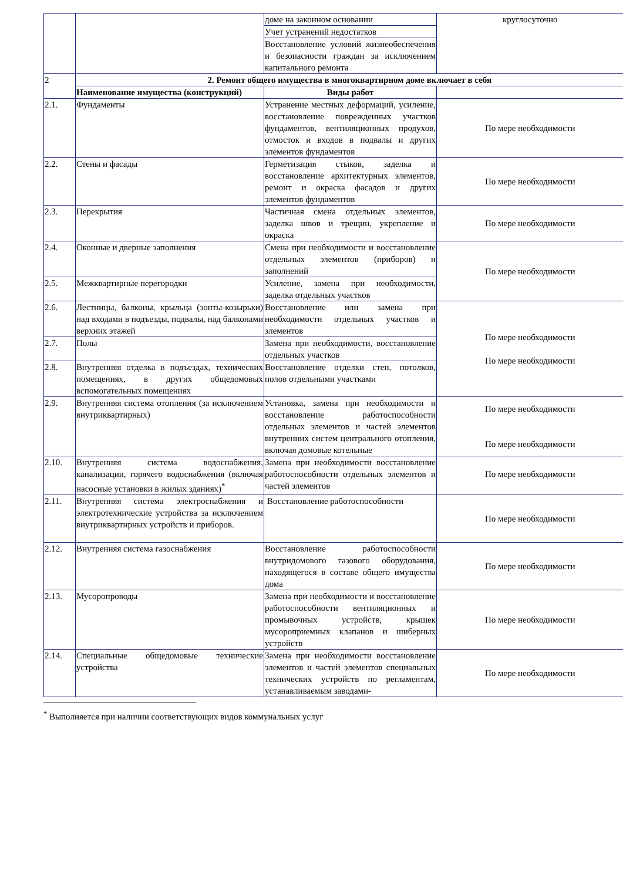| | | доме на законном основании | круглосуточно |
| | | Учет устранений недостатков | |
| | | Восстановление условий жизнеобеспечения и безопасности граждан за исключением капитального ремонта | |
| 2 | 2. Ремонт общего имущества в многоквартирном доме включает в себя | | |
| | Наименование имущества (конструкций) | Виды работ | |
| 2.1. | Фундаменты | Устранение местных деформаций, усиление, восстановление поврежденных участков фундаментов, вентиляционных продухов, отмосток и входов в подвалы и других элементов фундаментов | По мере необходимости |
| 2.2. | Стены и фасады | Герметизация стыков, заделка и восстановление архитектурных элементов, ремонт и окраска фасадов и других элементов фундаментов | По мере необходимости |
| 2.3. | Перекрытия | Частичная смена отдельных элементов, заделка швов и трещин, укрепление и окраска | По мере необходимости |
| 2.4. | Оконные и дверные заполнения | Смена при необходимости и восстановление отдельных элементов (приборов) и заполнений | По мере необходимости |
| 2.5. | Межквартирные перегородки | Усиление, замена при необходимости, заделка отдельных участков | |
| 2.6. | Лестницы, балконы, крыльца (зонты-козырьки) над входами в подъезды, подвалы, над балконами верхних этажей | Восстановление или замена при необходимости отдельных участков и элементов | По мере необходимости По мере необходимости |
| 2.7. | Полы | Замена при необходимости, восстановление отдельных участков | |
| 2.8. | Внутренняя отделка в подъездах, технических помещениях, в других общедомовых вспомогательных помещениях | Восстановление отделки стен, потолков, полов отдельными участками | |
| 2.9. | Внутренняя система отопления (за исключением внутриквартирных) | Установка, замена при необходимости и восстановление работоспособности отдельных элементов и частей элементов внутренних систем центрального отопления, включая домовые котельные | По мере необходимости По мере необходимости |
| 2.10. | Внутренняя система водоснабжения, канализации, горячего водоснабжения (включая насосные установки в жилых зданиях)<sup>*</sup> | Замена при необходимости восстановление работоспособности отдельных элементов и частей элементов | По мере необходимости |
| 2.11. | Внутренняя система электроснабжения и электротехнические устройства за исключением внутриквартирных устройств и приборов. | Восстановление работоспособности | По мере необходимости |
| 2.12. | Внутренняя система газоснабжения | Восстановление работоспособности внутридомового газового оборудования, находящегося в составе общего имущества дома | По мере необходимости |
| 2.13. | Мусоропроводы | Замена при необходимости и восстановление работоспособности вентиляционных и промывочных устройств, крышек мусороприемных клапанов и шиберных устройств | По мере необходимости |
| 2.14. | Специальные общедомовые технические устройства | Замена при необходимости восстановление элементов и частей элементов специальных технических устройств по регламентам, устанавливаемым заводами- | По мере необходимости |
<sup>*</sup> Выполняется при наличии соответствующих видов коммунальных услуг